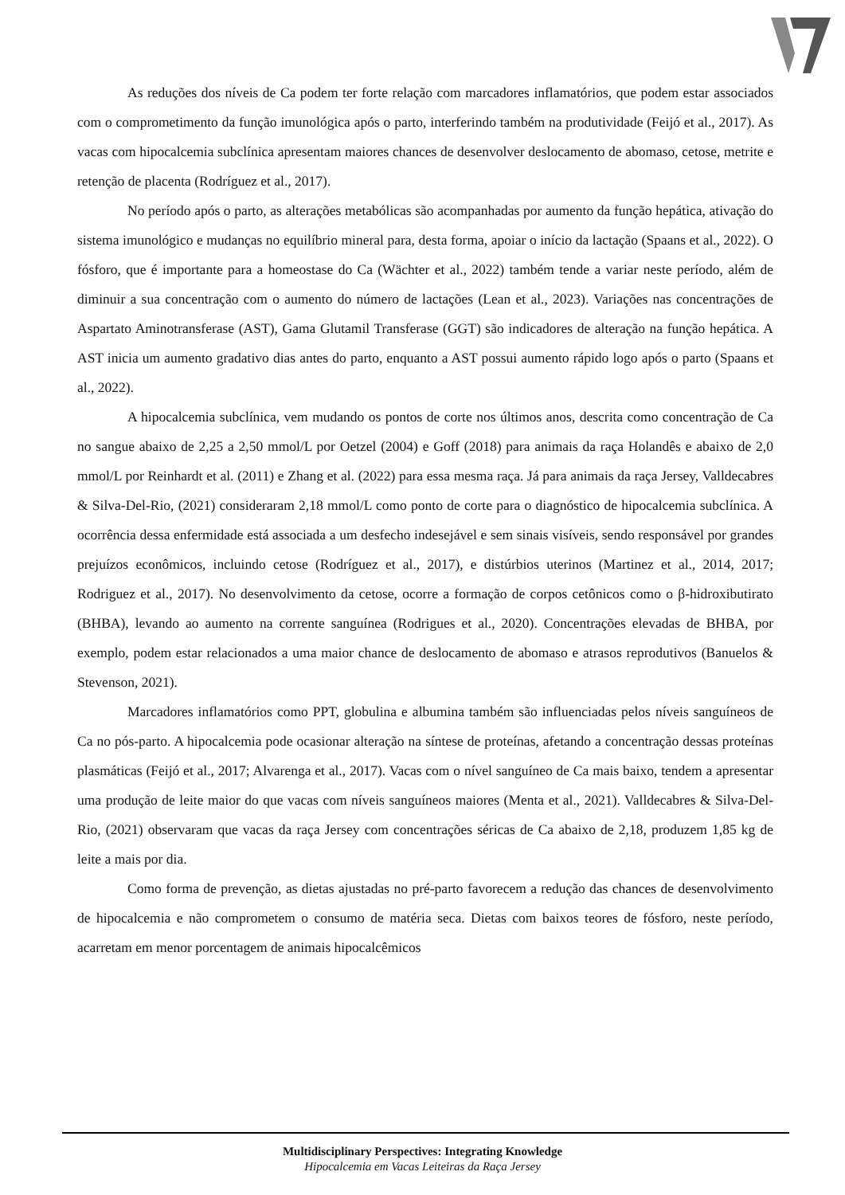As reduções dos níveis de Ca podem ter forte relação com marcadores inflamatórios, que podem estar associados com o comprometimento da função imunológica após o parto, interferindo também na produtividade (Feijó et al., 2017). As vacas com hipocalcemia subclínica apresentam maiores chances de desenvolver deslocamento de abomaso, cetose, metrite e retenção de placenta (Rodríguez et al., 2017).
No período após o parto, as alterações metabólicas são acompanhadas por aumento da função hepática, ativação do sistema imunológico e mudanças no equilíbrio mineral para, desta forma, apoiar o início da lactação (Spaans et al., 2022). O fósforo, que é importante para a homeostase do Ca (Wächter et al., 2022) também tende a variar neste período, além de diminuir a sua concentração com o aumento do número de lactações (Lean et al., 2023). Variações nas concentrações de Aspartato Aminotransferase (AST), Gama Glutamil Transferase (GGT) são indicadores de alteração na função hepática. A AST inicia um aumento gradativo dias antes do parto, enquanto a AST possui aumento rápido logo após o parto (Spaans et al., 2022).
A hipocalcemia subclínica, vem mudando os pontos de corte nos últimos anos, descrita como concentração de Ca no sangue abaixo de 2,25 a 2,50 mmol/L por Oetzel (2004) e Goff (2018) para animais da raça Holandês e abaixo de 2,0 mmol/L por Reinhardt et al. (2011) e Zhang et al. (2022) para essa mesma raça. Já para animais da raça Jersey, Valldecabres & Silva-Del-Rio, (2021) consideraram 2,18 mmol/L como ponto de corte para o diagnóstico de hipocalcemia subclínica. A ocorrência dessa enfermidade está associada a um desfecho indesejável e sem sinais visíveis, sendo responsável por grandes prejuízos econômicos, incluindo cetose (Rodríguez et al., 2017), e distúrbios uterinos (Martinez et al., 2014, 2017; Rodriguez et al., 2017). No desenvolvimento da cetose, ocorre a formação de corpos cetônicos como o β-hidroxibutirato (BHBA), levando ao aumento na corrente sanguínea (Rodrigues et al., 2020). Concentrações elevadas de BHBA, por exemplo, podem estar relacionados a uma maior chance de deslocamento de abomaso e atrasos reprodutivos (Banuelos & Stevenson, 2021).
Marcadores inflamatórios como PPT, globulina e albumina também são influenciadas pelos níveis sanguíneos de Ca no pós-parto. A hipocalcemia pode ocasionar alteração na síntese de proteínas, afetando a concentração dessas proteínas plasmáticas (Feijó et al., 2017; Alvarenga et al., 2017). Vacas com o nível sanguíneo de Ca mais baixo, tendem a apresentar uma produção de leite maior do que vacas com níveis sanguíneos maiores (Menta et al., 2021). Valldecabres & Silva-Del-Rio, (2021) observaram que vacas da raça Jersey com concentrações séricas de Ca abaixo de 2,18, produzem 1,85 kg de leite a mais por dia.
Como forma de prevenção, as dietas ajustadas no pré-parto favorecem a redução das chances de desenvolvimento de hipocalcemia e não comprometem o consumo de matéria seca. Dietas com baixos teores de fósforo, neste período, acarretam em menor porcentagem de animais hipocalcêmicos
Multidisciplinary Perspectives: Integrating Knowledge
Hipocalcemia em Vacas Leiteiras da Raça Jersey